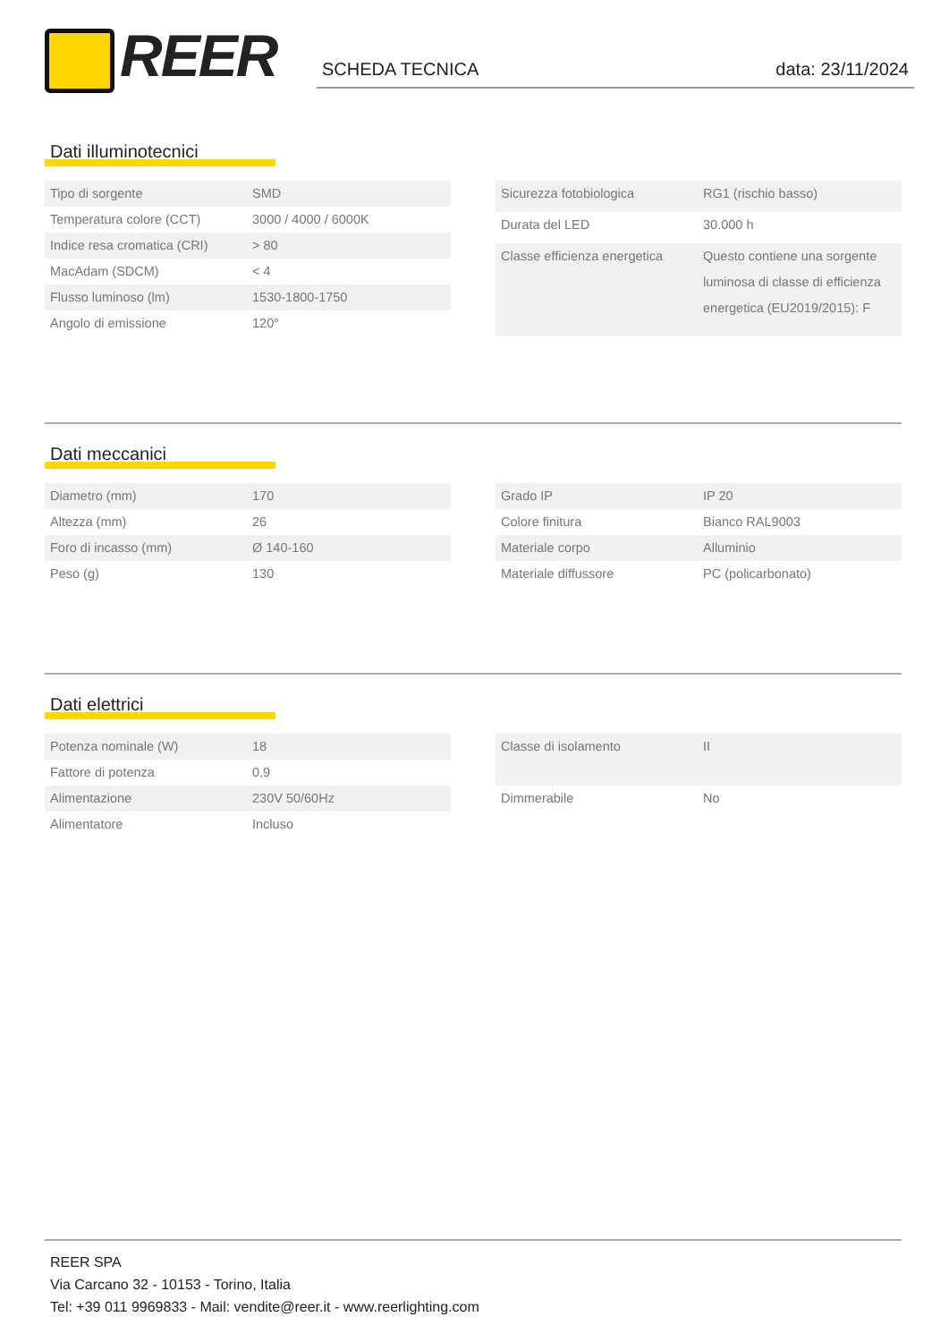REER SCHEDA TECNICA data: 23/11/2024
Dati illuminotecnici
| Tipo di sorgente | SMD |
| Temperatura colore (CCT) | 3000 / 4000 / 6000K |
| Indice resa cromatica (CRI) | > 80 |
| MacAdam (SDCM) | < 4 |
| Flusso luminoso (lm) | 1530-1800-1750 |
| Angolo di emissione | 120° |
| Sicurezza fotobiologica | RG1 (rischio basso) |
| Durata del LED | 30.000 h |
| Classe efficienza energetica | Questo contiene una sorgente luminosa di classe di efficienza energetica (EU2019/2015): F |
Dati meccanici
| Diametro (mm) | 170 |
| Altezza (mm) | 26 |
| Foro di incasso (mm) | Ø 140-160 |
| Peso (g) | 130 |
| Grado IP | IP 20 |
| Colore finitura | Bianco RAL9003 |
| Materiale corpo | Alluminio |
| Materiale diffussore | PC (policarbonato) |
Dati elettrici
| Potenza nominale (W) | 18 |
| Fattore di potenza | 0,9 |
| Alimentazione | 230V 50/60Hz |
| Alimentatore | Incluso |
| Classe di isolamento | II |
| Dimmerabile | No |
REER SPA
Via Carcano 32 - 10153 - Torino, Italia
Tel: +39 011 9969833 - Mail: vendite@reer.it - www.reerlighting.com